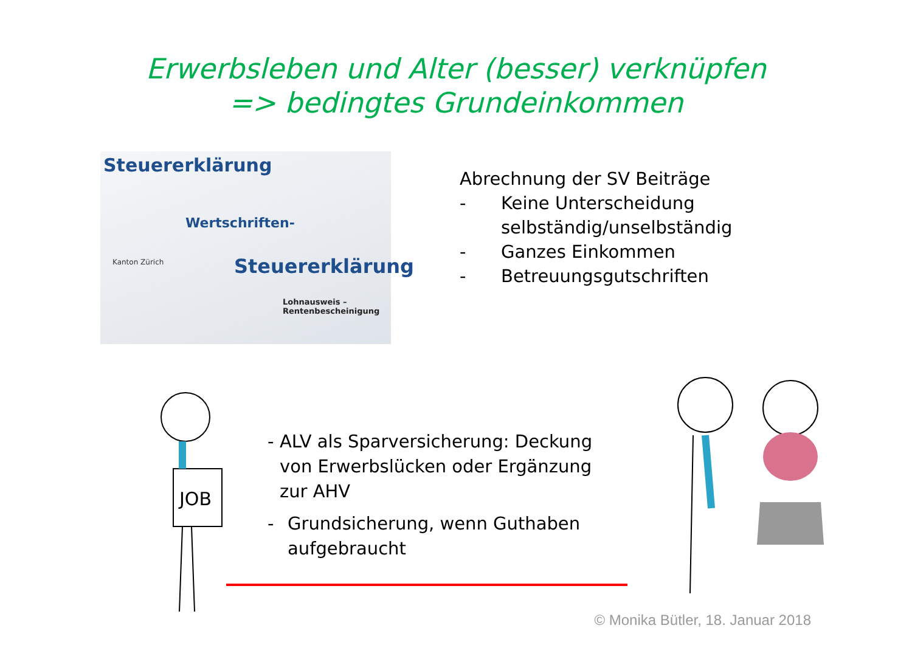Erwerbsleben und Alter (besser) verknüpfen
=> bedingtes Grundeinkommen
Steuererklärung
Wertschriften-
Steuererklärung Kanton Zürich
Lohnausweis – Rentenbescheinigung
Abrechnung der SV Beiträge
- Keine Unterscheidung
selbständig/unselbständig
- Ganzes Einkommen
- Betreuungsgutschriften
JOB
- ALV als Sparversicherung: Deckung von Erwerbslücken oder Ergänzung zur AHV
- Grundsicherung, wenn Guthaben aufgebraucht
© Monika Bütler, 18. Januar 2018